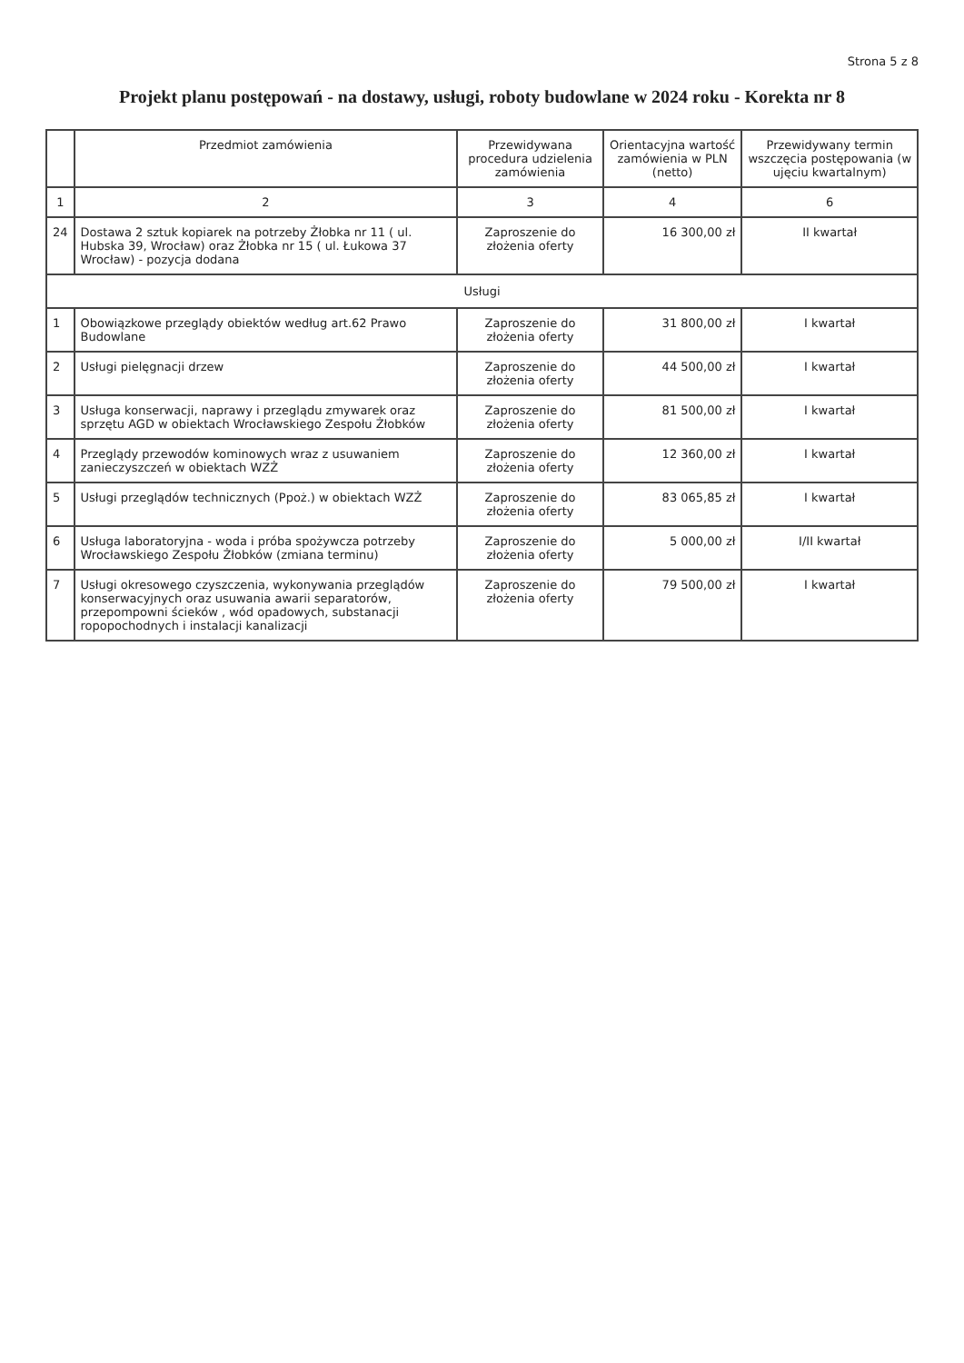Strona 5 z 8
Projekt planu postępowań - na dostawy, usługi, roboty budowlane w 2024 roku - Korekta nr 8
| | Przedmiot zamówienia | Przewidywana procedura udzielenia zamówienia | Orientacyjna wartość zamówienia w PLN (netto) | Przewidywany termin wszczęcia postępowania (w ujęciu kwartalnym) |
| --- | --- | --- | --- | --- |
| 1 | 2 | 3 | 4 | 6 |
| 24 | Dostawa 2 sztuk kopiarek na potrzeby Żłobka nr 11 ( ul. Hubska 39, Wrocław) oraz Żłobka nr 15 ( ul. Łukowa 37 Wrocław) - pozycja dodana | Zaproszenie do złożenia oferty | 16 300,00 zł | II kwartał |
| Usługi | | | | |
| 1 | Obowiązkowe przeglądy obiektów według art.62 Prawo Budowlane | Zaproszenie do złożenia oferty | 31 800,00 zł | I kwartał |
| 2 | Usługi pielęgnacji drzew | Zaproszenie do złożenia oferty | 44 500,00 zł | I kwartał |
| 3 | Usługa konserwacji, naprawy i przeglądu zmywarek oraz sprzętu AGD w obiektach Wrocławskiego Zespołu Żłobków | Zaproszenie do złożenia oferty | 81 500,00 zł | I kwartał |
| 4 | Przeglądy przewodów kominowych wraz z usuwaniem zanieczyszczeń w obiektach WZŻ | Zaproszenie do złożenia oferty | 12 360,00 zł | I kwartał |
| 5 | Usługi przeglądów technicznych (Ppoż.) w obiektach WZŻ | Zaproszenie do złożenia oferty | 83 065,85 zł | I kwartał |
| 6 | Usługa laboratoryjna - woda i próba spożywcza potrzeby Wrocławskiego Zespołu Żłobków (zmiana terminu) | Zaproszenie do złożenia oferty | 5 000,00 zł | I/II kwartał |
| 7 | Usługi okresowego czyszczenia, wykonywania przeglądów konserwacyjnych oraz usuwania awarii separatorów, przepompowni ścieków , wód opadowych, substanacji ropopochodnych i instalacji kanalizacji | Zaproszenie do złożenia oferty | 79 500,00 zł | I kwartał |